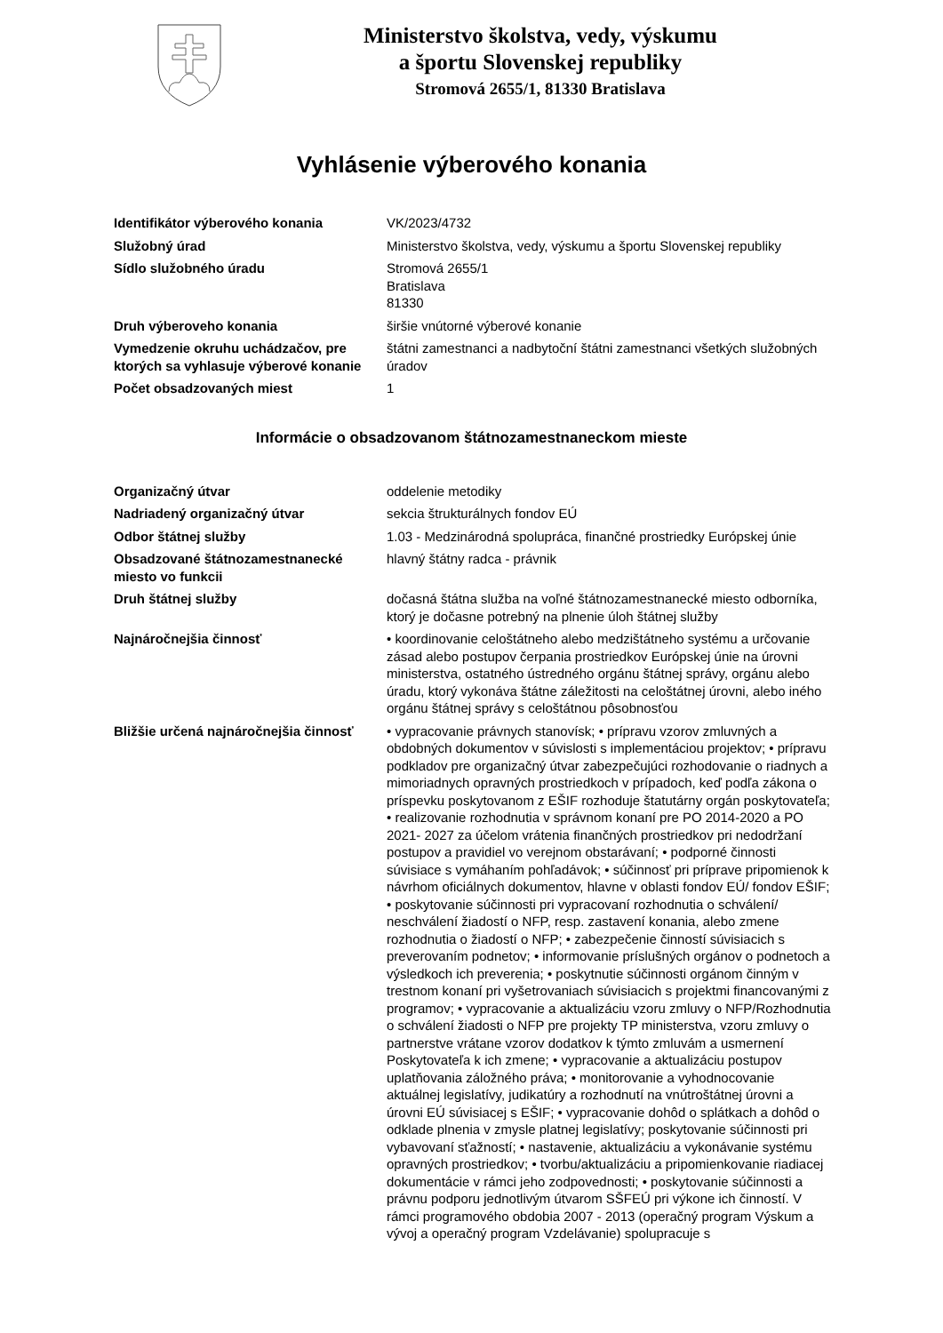Ministerstvo školstva, vedy, výskumu
a športu Slovenskej republiky
Stromová 2655/1, 81330 Bratislava
Vyhlásenie výberového konania
| Identifikátor výberového konania | VK/2023/4732 |
| Služobný úrad | Ministerstvo školstva, vedy, výskumu a športu Slovenskej republiky |
| Sídlo služobného úradu | Stromová 2655/1 Bratislava 81330 |
| Druh výberoveho konania | širšie vnútorné výberové konanie |
| Vymedzenie okruhu uchádzačov, pre ktorých sa vyhlasuje výberové konanie | štátni zamestnanci a nadbytoční štátni zamestnanci všetkých služobných úradov |
| Počet obsadzovaných miest | 1 |
Informácie o obsadzovanom štátnozamestnaneckom mieste
| Organizačný útvar | oddelenie metodiky |
| Nadriadený organizačný útvar | sekcia štrukturálnych fondov EÚ |
| Odbor štátnej služby | 1.03 - Medzinárodná spolupráca, finančné prostriedky Európskej únie |
| Obsadzované štátnozamestnanecké miesto vo funkcii | hlavný štátny radca - právnik |
| Druh štátnej služby | dočasná štátna služba na voľné štátnozamestnanecké miesto odborníka, ktorý je dočasne potrebný na plnenie úloh štátnej služby |
| Najnáročnejšia činnosť | • koordinovanie celoštátneho alebo medzištátneho systému a určovanie zásad alebo postupov čerpania prostriedkov Európskej únie na úrovni ministerstva, ostatného ústredného orgánu štátnej správy, orgánu alebo úradu, ktorý vykonáva štátne záležitosti na celoštátnej úrovni, alebo iného orgánu štátnej správy s celoštátnou pôsobnosťou |
| Bližšie určená najnáročnejšia činnosť | • vypracovanie právnych stanovísk; • prípravu vzorov zmluvných a obdobných dokumentov v súvislosti s implementáciou projektov; • prípravu podkladov pre organizačný útvar zabezpečujúci rozhodovanie o riadnych a mimoriadnych opravných prostriedkoch v prípadoch, keď podľa zákona o príspevku poskytovanom z EŠIF rozhoduje štatutárny orgán poskytovateľa; • realizovanie rozhodnutia v správnom konaní pre PO 2014-2020 a PO 2021- 2027 za účelom vrátenia finančných prostriedkov pri nedodržaní postupov a pravidiel vo verejnom obstarávaní; • podporné činnosti súvisiace s vymáhaním pohľadávok; • súčinnosť pri príprave pripomienok k návrhom oficiálnych dokumentov, hlavne v oblasti fondov EÚ/ fondov EŠIF; • poskytovanie súčinnosti pri vypracovaní rozhodnutia o schválení/ neschválení žiadostí o NFP, resp. zastavení konania, alebo zmene rozhodnutia o žiadostí o NFP; • zabezpečenie činností súvisiacich s preverovaním podnetov; • informovanie príslušných orgánov o podnetoch a výsledkoch ich preverenia; • poskytnutie súčinnosti orgánom činným v trestnom konaní pri vyšetrovaniach súvisiacich s projektmi financovanými z programov; • vypracovanie a aktualizáciu vzoru zmluvy o NFP/Rozhodnutia o schválení žiadosti o NFP pre projekty TP ministerstva, vzoru zmluvy o partnerstve vrátane vzorov dodatkov k týmto zmluvám a usmernení Poskytovateľa k ich zmene; • vypracovanie a aktualizáciu postupov uplatňovania záložného práva; • monitorovanie a vyhodnocovanie aktuálnej legislatívy, judikatúry a rozhodnutí na vnútroštátnej úrovni a úrovni EÚ súvisiacej s EŠIF; • vypracovanie dohôd o splátkach a dohôd o odklade plnenia v zmysle platnej legislatívy; poskytovanie súčinnosti pri vybavovaní sťažností; • nastavenie, aktualizáciu a vykonávanie systému opravných prostriedkov; • tvorbu/aktualizáciu a pripomienkovanie riadiacej dokumentácie v rámci jeho zodpovednosti; • poskytovanie súčinnosti a právnu podporu jednotlivým útvarom SŠFEÚ pri výkone ich činností. V rámci programového obdobia 2007 - 2013 (operačný program Výskum a vývoj a operačný program Vzdelávanie) spolupracuje s |